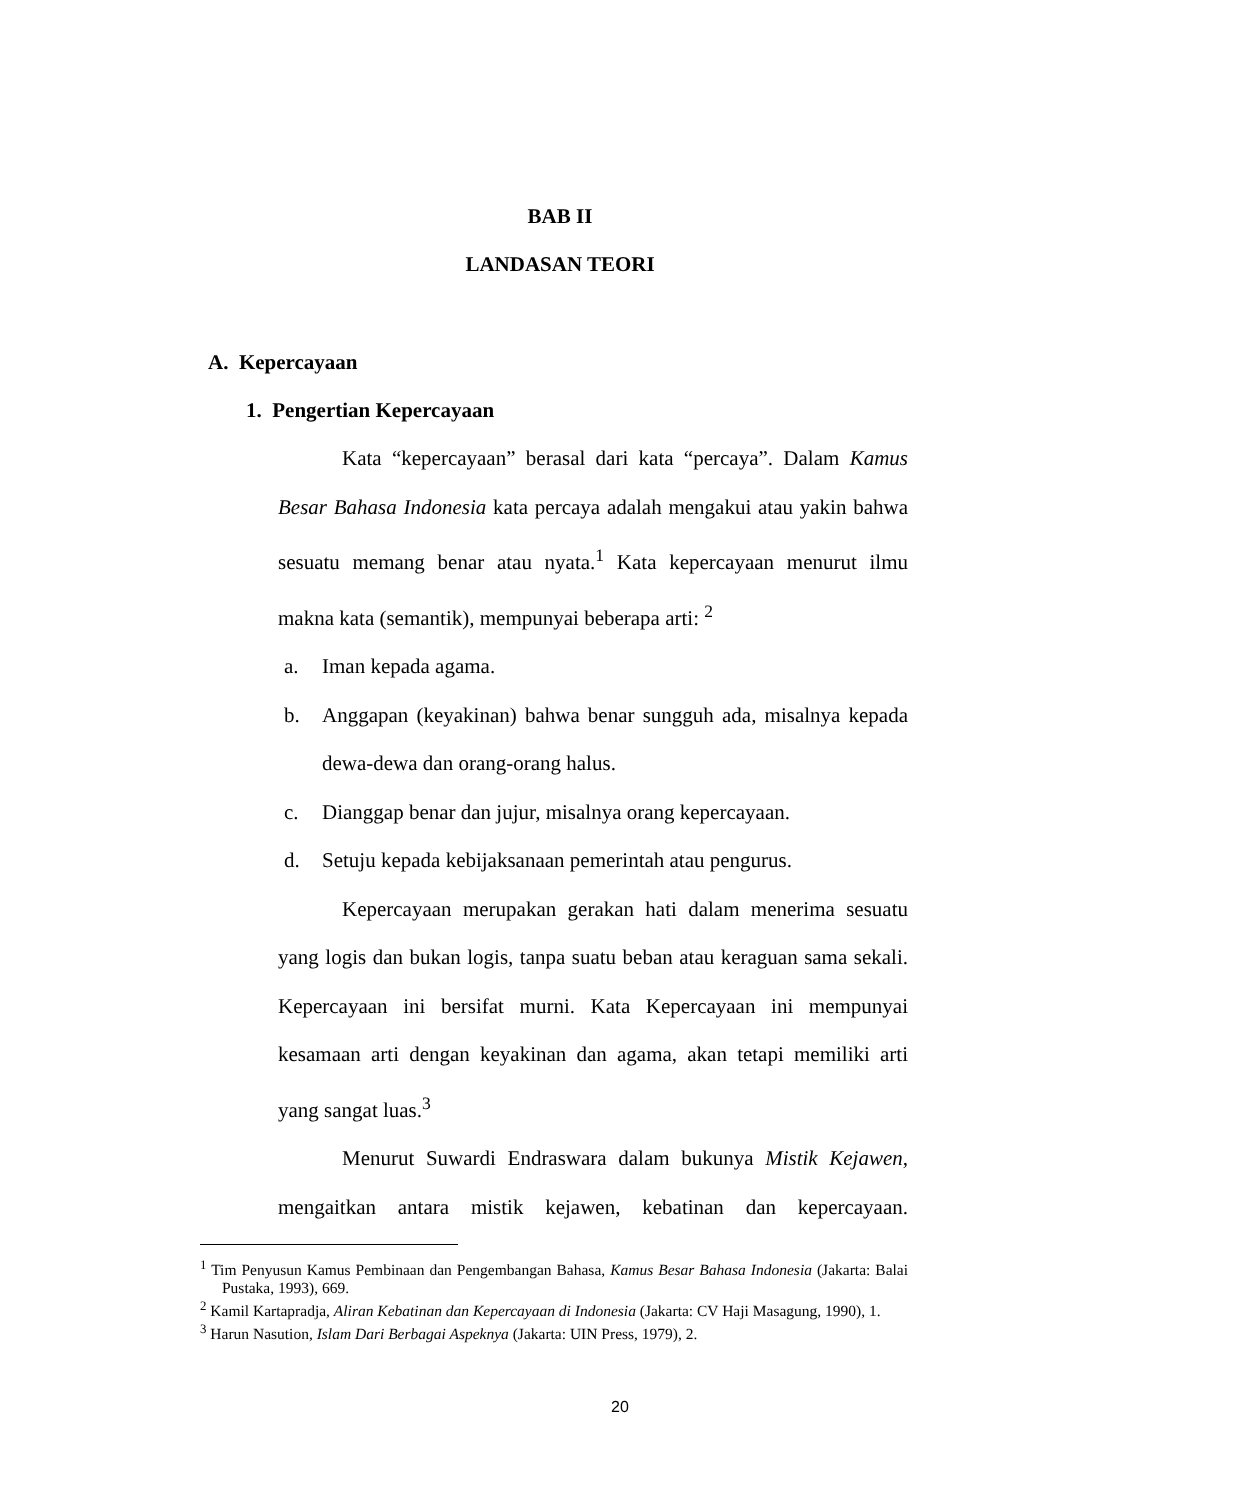BAB II
LANDASAN TEORI
A. Kepercayaan
1. Pengertian Kepercayaan
Kata “kepercayaan” berasal dari kata “percaya”. Dalam Kamus Besar Bahasa Indonesia kata percaya adalah mengakui atau yakin bahwa sesuatu memang benar atau nyata.<sup>1</sup> Kata kepercayaan menurut ilmu makna kata (semantik), mempunyai beberapa arti: <sup>2</sup>
a. Iman kepada agama.
b. Anggapan (keyakinan) bahwa benar sungguh ada, misalnya kepada dewa-dewa dan orang-orang halus.
c. Dianggap benar dan jujur, misalnya orang kepercayaan.
d. Setuju kepada kebijaksanaan pemerintah atau pengurus.
Kepercayaan merupakan gerakan hati dalam menerima sesuatu yang logis dan bukan logis, tanpa suatu beban atau keraguan sama sekali. Kepercayaan ini bersifat murni. Kata Kepercayaan ini mempunyai kesamaan arti dengan keyakinan dan agama, akan tetapi memiliki arti yang sangat luas.<sup>3</sup>
Menurut Suwardi Endraswara dalam bukunya Mistik Kejawen, mengaitkan antara mistik kejawen, kebatinan dan kepercayaan.
<sup>1</sup> Tim Penyusun Kamus Pembinaan dan Pengembangan Bahasa, Kamus Besar Bahasa Indonesia (Jakarta: Balai Pustaka, 1993), 669.
<sup>2</sup> Kamil Kartapradja, Aliran Kebatinan dan Kepercayaan di Indonesia (Jakarta: CV Haji Masagung, 1990), 1.
<sup>3</sup> Harun Nasution, Islam Dari Berbagai Aspeknya (Jakarta: UIN Press, 1979), 2.
20